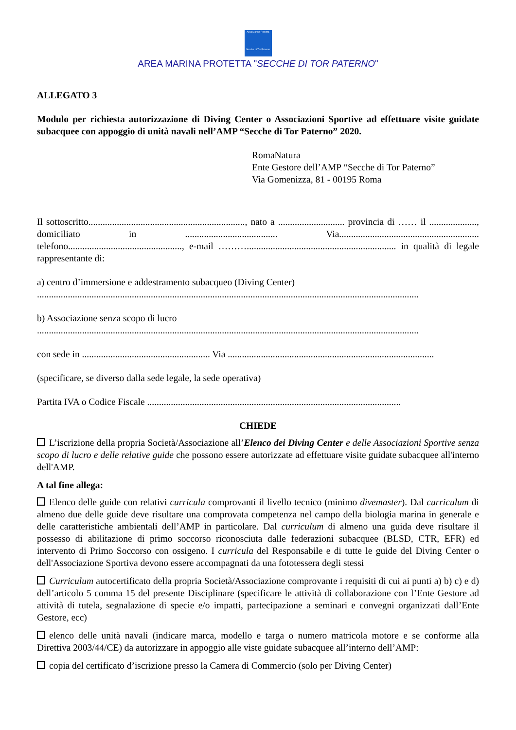Area Marina Protetta
Secche di Tor Paterno
AREA MARINA PROTETTA "SECCHE DI TOR PATERNO"
ALLEGATO 3
Modulo per richiesta autorizzazione di Diving Center o Associazioni Sportive ad effettuare visite guidate subacquee con appoggio di unità navali nell’AMP “Secche di Tor Paterno” 2020.
RomaNatura
Ente Gestore dell’AMP “Secche di Tor Paterno”
Via Gomenizza, 81 - 00195 Roma
Il sottoscritto.................................................................., nato a ............................ provincia di …… il ...................., domiciliato in ....................................... Via........................................................... telefono................................................, e-mail ………............................................................... in qualità di legale rappresentante di:
a) centro d’immersione e addestramento subacqueo (Diving Center)
.................................................................................................................................................................
b) Associazione senza scopo di lucro
.................................................................................................................................................................
con sede in ...................................................... Via .......................................................................................
(specificare, se diverso dalla sede legale, la sede operativa)
Partita IVA o Codice Fiscale ...........................................................................................................
CHIEDE
L’iscrizione della propria Società/Associazione all’Elenco dei Diving Center e delle Associazioni Sportive senza scopo di lucro e delle relative guide che possono essere autorizzate ad effettuare visite guidate subacquee all'interno dell'AMP.
A tal fine allega:
Elenco delle guide con relativi curricula comprovanti il livello tecnico (minimo divemaster). Dal curriculum di almeno due delle guide deve risultare una comprovata competenza nel campo della biologia marina in generale e delle caratteristiche ambientali dell’AMP in particolare. Dal curriculum di almeno una guida deve risultare il possesso di abilitazione di primo soccorso riconosciuta dalle federazioni subacquee (BLSD, CTR, EFR) ed intervento di Primo Soccorso con ossigeno. I curricula del Responsabile e di tutte le guide del Diving Center o dell'Associazione Sportiva devono essere accompagnati da una fototessera degli stessi
Curriculum autocertificato della propria Società/Associazione comprovante i requisiti di cui ai punti a) b) c) e d) dell’articolo 5 comma 15 del presente Disciplinare (specificare le attività di collaborazione con l’Ente Gestore ad attività di tutela, segnalazione di specie e/o impatti, partecipazione a seminari e convegni organizzati dall’Ente Gestore, ecc)
elenco delle unità navali (indicare marca, modello e targa o numero matricola motore e se conforme alla Direttiva 2003/44/CE) da autorizzare in appoggio alle viste guidate subacquee all’interno dell’AMP:
copia del certificato d’iscrizione presso la Camera di Commercio (solo per Diving Center)